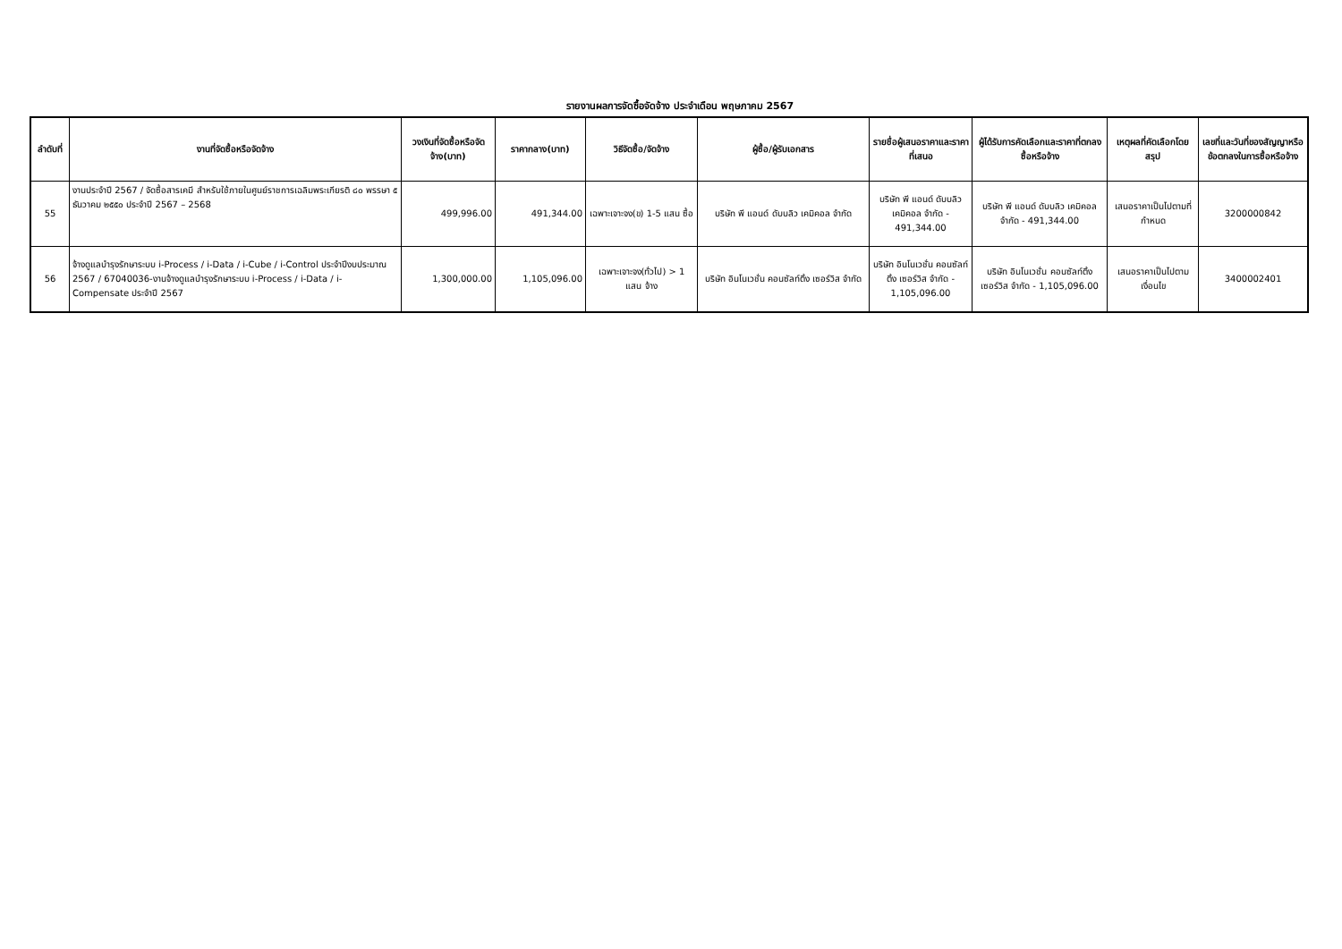รายงานผลการจัดซื้อจัดจ้าง ประจำเดือน พฤษภาคม 2567
| ลำดับที่ | งานที่จัดซื้อหรือจัดจ้าง | วงเงินที่จัดซื้อหรือจัดจ้าง(บาท) | ราคากลาง(บาท) | วิธีจัดซื้อ/จัดจ้าง | ผู้ซื้อ/ผู้รับเอกสาร | รายชื่อผู้เสนอราคาและราคาที่เสนอ | ผู้ได้รับการคัดเลือกและราคาที่ตกลงซื้อหรือจ้าง | เหตุผลที่คัดเลือกโดยสรุป | เลขที่และวันที่ของสัญญาหรือข้อตกลงในการซื้อหรือจ้าง |
| --- | --- | --- | --- | --- | --- | --- | --- | --- | --- |
| 55 | งานประจำปี 2567 / จัดซื้อสารเคมี สำหรับใช้ภายในศูนย์ราชการเฉลิมพระเกียรติ ๘๐ พรรษา ๕ ธันวาคม ๒๕๕๐ ประจำปี 2567 – 2568 | 499,996.00 | 491,344.00 | เฉพาะเจาะจง(ข) 1-5 แสน ซื้อ | บริษัท พี แอนด์ ดับบลิว เคมิคอล จำกัด | บริษัท พี แอนด์ ดับบลิว เคมิคอล จำกัด - 491,344.00 | บริษัท พี แอนด์ ดับบลิว เคมิคอล จำกัด - 491,344.00 | เสนอราคาเป็นไปตามที่กำหนด | 3200000842 |
| 56 | จ้างดูแลบำรุงรักษาระบบ i-Process / i-Data / i-Cube / i-Control ประจำปีงบประมาณ 2567 / 67040036-งานจ้างดูแลบำรุงรักษาระบบ i-Process / i-Data / i-Compensate ประจำปี 2567 | 1,300,000.00 | 1,105,096.00 | เฉพาะเจาะจง(ทั่วไป) > 1 แสน จ้าง | บริษัท อินโนเวชั่น คอนซัลท์ติ้ง เซอร์วิส จำกัด | บริษัท อินโนเวชั่น คอนซัลท์ติ้ง เซอร์วิส จำกัด - 1,105,096.00 | บริษัท อินโนเวชั่น คอนซัลท์ติ้ง เซอร์วิส จำกัด - 1,105,096.00 | เสนอราคาเป็นไปตามเงื่อนไข | 3400002401 |